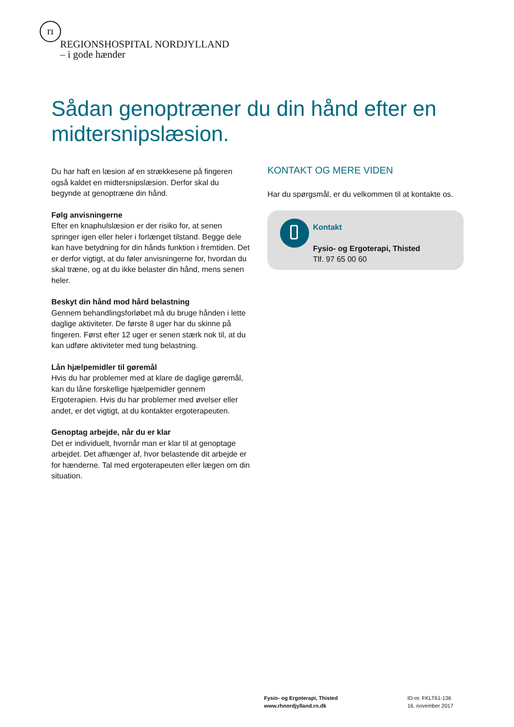rı
REGIONSHOSPITAL NORDJYLLAND
– i gode hænder
Sådan genoptræner du din hånd efter en midtersnipslæsion.
Du har haft en læsion af en strækkesene på fingeren også kaldet en midtersnipslæsion. Derfor skal du begynde at genoptræne din hånd.
Følg anvisningerne
Efter en knaphulslæsion er der risiko for, at senen springer igen eller heler i forlænget tilstand. Begge dele kan have betydning for din hånds funktion i fremtiden. Det er derfor vigtigt, at du føler anvisningerne for, hvordan du skal træne, og at du ikke belaster din hånd, mens senen heler.
Beskyt din hånd mod hård belastning
Gennem behandlingsforløbet må du bruge hånden i lette daglige aktiviteter. De første 8 uger har du skinne på fingeren. Først efter 12 uger er senen stærk nok til, at du kan udføre aktiviteter med tung belastning.
Lån hjælpemidler til gøremål
Hvis du har problemer med at klare de daglige gøremål, kan du låne forskellige hjælpemidler gennem Ergoterapien. Hvis du har problemer med øvelser eller andet, er det vigtigt, at du kontakter ergoterapeuten.
Genoptag arbejde, når du er klar
Det er individuelt, hvornår man er klar til at genoptage arbejdet. Det afhænger af, hvor belastende dit arbejde er for hænderne. Tal med ergoterapeuten eller lægen om din situation.
KONTAKT OG MERE VIDEN
Har du spørgsmål, er du velkommen til at kontakte os.
Kontakt
Fysio- og Ergoterapi, Thisted
Tlf. 97 65 00 60
Fysio- og Ergoterapi, Thisted
www.rhnordjylland.rn.dk
ID-nr. FKLT61-136
16. november 2017